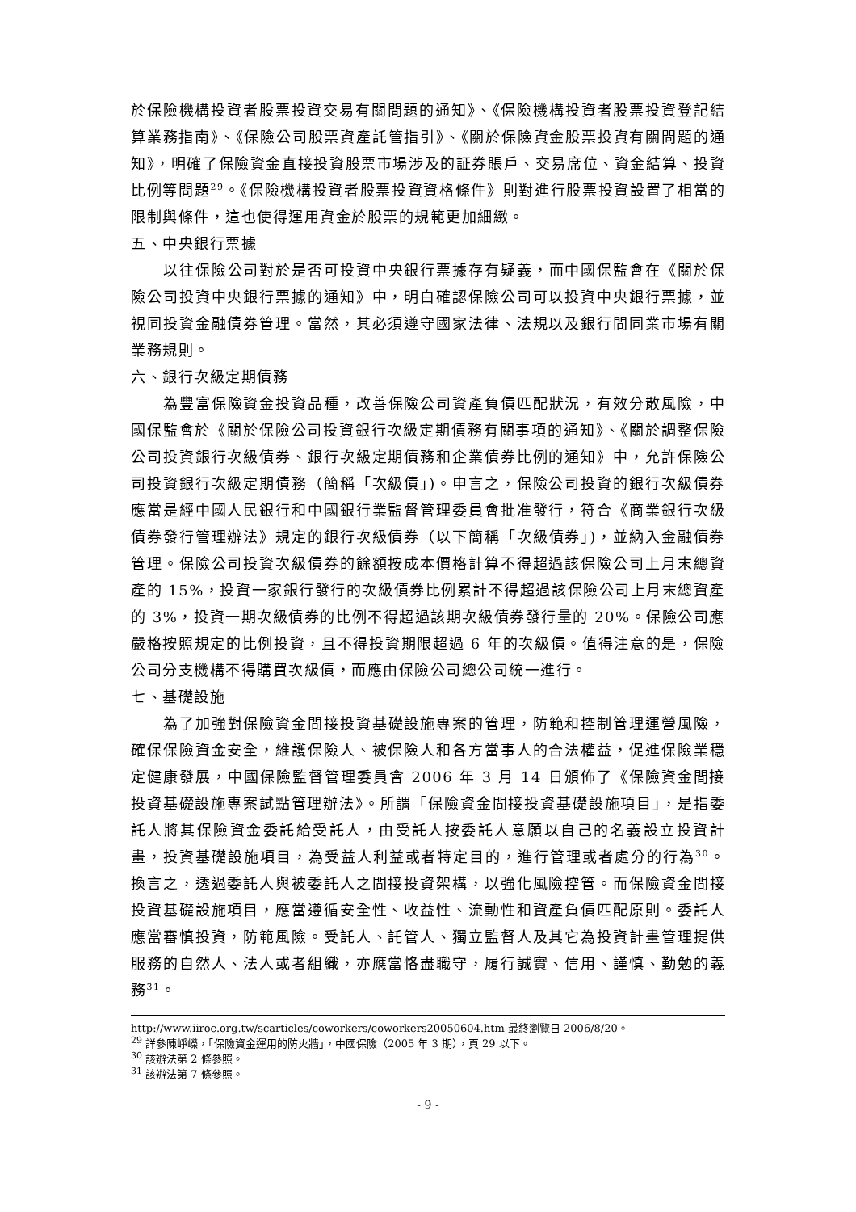於保險機構投資者股票投資交易有關問題的通知》、《保險機構投資者股票投資登記結算業務指南》、《保險公司股票資產託管指引》、《關於保險資金股票投資有關問題的通知》，明確了保險資金直接投資股票市場涉及的証券賬戶、交易席位、資金結算、投資比例等問題<sup>29</sup>。《保險機構投資者股票投資資格條件》則對進行股票投資設置了相當的限制與條件，這也使得運用資金於股票的規範更加細緻。
五、中央銀行票據
以往保險公司對於是否可投資中央銀行票據存有疑義，而中國保監會在《關於保險公司投資中央銀行票據的通知》中，明白確認保險公司可以投資中央銀行票據，並視同投資金融債券管理。當然，其必須遵守國家法律、法規以及銀行間同業市場有關業務規則。
六、銀行次級定期債務
為豐富保險資金投資品種，改善保險公司資產負債匹配狀況，有效分散風險，中國保監會於《關於保險公司投資銀行次級定期債務有關事項的通知》、《關於調整保險公司投資銀行次級債券、銀行次級定期債務和企業債券比例的通知》中，允許保險公司投資銀行次級定期債務（簡稱「次級債」)。申言之，保險公司投資的銀行次級債券應當是經中國人民銀行和中國銀行業監督管理委員會批准發行，符合《商業銀行次級債券發行管理辦法》規定的銀行次級債券（以下簡稱「次級債券」)，並納入金融債券管理。保險公司投資次級債券的餘額按成本價格計算不得超過該保險公司上月末總資產的 15%，投資一家銀行發行的次級債券比例累計不得超過該保險公司上月末總資產的 3%，投資一期次級債券的比例不得超過該期次級債券發行量的 20%。保險公司應嚴格按照規定的比例投資，且不得投資期限超過 6 年的次級債。值得注意的是，保險公司分支機構不得購買次級債，而應由保險公司總公司統一進行。
七、基礎設施
為了加強對保險資金間接投資基礎設施專案的管理，防範和控制管理運營風險，確保保險資金安全，維護保險人、被保險人和各方當事人的合法權益，促進保險業穩定健康發展，中國保險監督管理委員會 2006 年 3 月 14 日頒佈了《保險資金間接投資基礎設施專案試點管理辦法》。所謂「保險資金間接投資基礎設施項目」，是指委託人將其保險資金委託給受託人，由受託人按委託人意願以自己的名義設立投資計畫，投資基礎設施項目，為受益人利益或者特定目的，進行管理或者處分的行為<sup>30</sup>。換言之，透過委託人與被委託人之間接投資架構，以強化風險控管。而保險資金間接投資基礎設施項目，應當遵循安全性、收益性、流動性和資產負債匹配原則。委託人應當審慎投資，防範風險。受託人、託管人、獨立監督人及其它為投資計畫管理提供服務的自然人、法人或者組織，亦應當恪盡職守，履行誠實、信用、謹慎、勤勉的義務<sup>31</sup>。
http://www.iiroc.org.tw/scarticles/coworkers/coworkers20050604.htm 最終瀏覽日 2006/8/20。
<sup>29</sup> 詳參陳崢嶸，「保險資金運用的防火牆」，中國保險（2005 年 3 期），頁 29 以下。
<sup>30</sup> 該辦法第 2 條參照。
<sup>31</sup> 該辦法第 7 條參照。
- 9 -